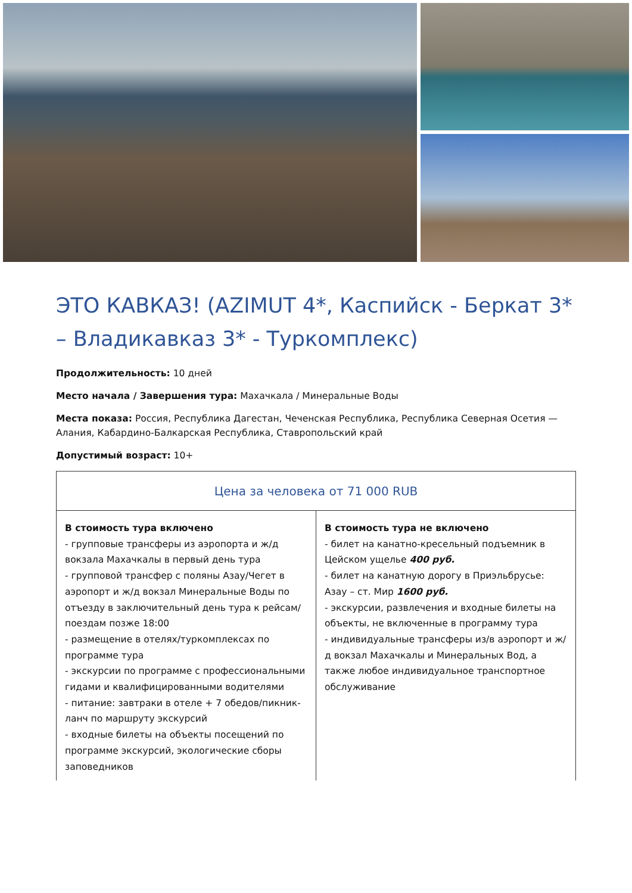ЭТО КАВКАЗ! (AZIMUT 4*, Каспийск - Беркат 3* – Владикавказ 3* - Туркомплекс)
Продолжительность: 10 дней
Место начала / Завершения тура: Махачкала / Минеральные Воды
Места показа: Россия, Республика Дагестан, Чеченская Республика, Республика Северная Осетия — Алания, Кабардино-Балкарская Республика, Ставропольский край
Допустимый возраст: 10+
| Цена за человека от 71 000 RUB | |
| --- | --- |
| В стоимость тура включено - групповые трансферы из аэропорта и ж/д вокзала Махачкалы в первый день тура - групповой трансфер с поляны Азау/Чегет в аэропорт и ж/д вокзал Минеральные Воды по отъезду в заключительный день тура к рейсам/поездам позже 18:00 - размещение в отелях/туркомплексах по программе тура - экскурсии по программе с профессиональными гидами и квалифицированными водителями - питание: завтраки в отеле + 7 обедов/пикник-ланч по маршруту экскурсий - входные билеты на объекты посещений по программе экскурсий, экологические сборы заповедников | В стоимость тура не включено - билет на канатно-кресельный подъемник в Цейском ущелье 400 руб. - билет на канатную дорогу в Приэльбрусье: Азау – ст. Мир 1600 руб. - экскурсии, развлечения и входные билеты на объекты, не включенные в программу тура - индивидуальные трансферы из/в аэропорт и ж/д вокзал Махачкалы и Минеральных Вод, а также любое индивидуальное транспортное обслуживание |